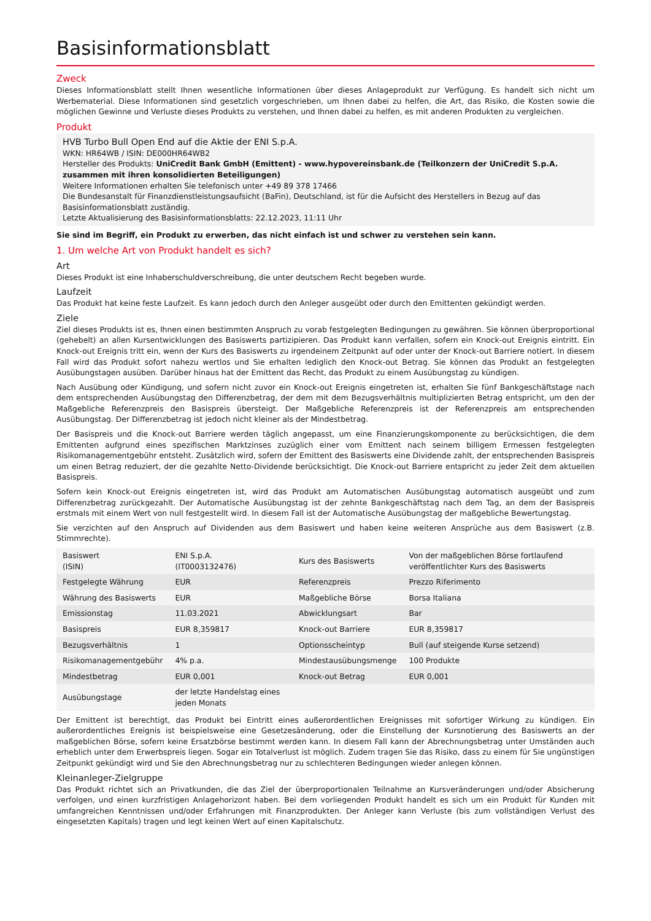Basisinformationsblatt
Zweck
Dieses Informationsblatt stellt Ihnen wesentliche Informationen über dieses Anlageprodukt zur Verfügung. Es handelt sich nicht um Werbematerial. Diese Informationen sind gesetzlich vorgeschrieben, um Ihnen dabei zu helfen, die Art, das Risiko, die Kosten sowie die möglichen Gewinne und Verluste dieses Produkts zu verstehen, und Ihnen dabei zu helfen, es mit anderen Produkten zu vergleichen.
Produkt
HVB Turbo Bull Open End auf die Aktie der ENI S.p.A.
WKN: HR64WB / ISIN: DE000HR64WB2
Hersteller des Produkts: UniCredit Bank GmbH (Emittent) - www.hypovereinsbank.de (Teilkonzern der UniCredit S.p.A. zusammen mit ihren konsolidierten Beteiligungen)
Weitere Informationen erhalten Sie telefonisch unter +49 89 378 17466
Die Bundesanstalt für Finanzdienstleistungsaufsicht (BaFin), Deutschland, ist für die Aufsicht des Herstellers in Bezug auf das Basisinformationsblatt zuständig.
Letzte Aktualisierung des Basisinformationsblatts: 22.12.2023, 11:11 Uhr
Sie sind im Begriff, ein Produkt zu erwerben, das nicht einfach ist und schwer zu verstehen sein kann.
1. Um welche Art von Produkt handelt es sich?
Art
Dieses Produkt ist eine Inhaberschuldverschreibung, die unter deutschem Recht begeben wurde.
Laufzeit
Das Produkt hat keine feste Laufzeit. Es kann jedoch durch den Anleger ausgeübt oder durch den Emittenten gekündigt werden.
Ziele
Ziel dieses Produkts ist es, Ihnen einen bestimmten Anspruch zu vorab festgelegten Bedingungen zu gewähren. Sie können überproportional (gehebelt) an allen Kursentwicklungen des Basiswerts partizipieren. Das Produkt kann verfallen, sofern ein Knock-out Ereignis eintritt. Ein Knock-out Ereignis tritt ein, wenn der Kurs des Basiswerts zu irgendeinem Zeitpunkt auf oder unter der Knock-out Barriere notiert. In diesem Fall wird das Produkt sofort nahezu wertlos und Sie erhalten lediglich den Knock-out Betrag. Sie können das Produkt an festgelegten Ausübungstagen ausüben. Darüber hinaus hat der Emittent das Recht, das Produkt zu einem Ausübungstag zu kündigen.
Nach Ausübung oder Kündigung, und sofern nicht zuvor ein Knock-out Ereignis eingetreten ist, erhalten Sie fünf Bankgeschäftstage nach dem entsprechenden Ausübungstag den Differenzbetrag, der dem mit dem Bezugsverhältnis multiplizierten Betrag entspricht, um den der Maßgebliche Referenzpreis den Basispreis übersteigt. Der Maßgebliche Referenzpreis ist der Referenzpreis am entsprechenden Ausübungstag. Der Differenzbetrag ist jedoch nicht kleiner als der Mindestbetrag.
Der Basispreis und die Knock-out Barriere werden täglich angepasst, um eine Finanzierungskomponente zu berücksichtigen, die dem Emittenten aufgrund eines spezifischen Marktzinses zuzüglich einer vom Emittent nach seinem billigem Ermessen festgelegten Risikomanagementgebühr entsteht. Zusätzlich wird, sofern der Emittent des Basiswerts eine Dividende zahlt, der entsprechenden Basispreis um einen Betrag reduziert, der die gezahlte Netto-Dividende berücksichtigt. Die Knock-out Barriere entspricht zu jeder Zeit dem aktuellen Basispreis.
Sofern kein Knock-out Ereignis eingetreten ist, wird das Produkt am Automatischen Ausübungstag automatisch ausgeübt und zum Differenzbetrag zurückgezahlt. Der Automatische Ausübungstag ist der zehnte Bankgeschäftstag nach dem Tag, an dem der Basispreis erstmals mit einem Wert von null festgestellt wird. In diesem Fall ist der Automatische Ausübungstag der maßgebliche Bewertungstag.
Sie verzichten auf den Anspruch auf Dividenden aus dem Basiswert und haben keine weiteren Ansprüche aus dem Basiswert (z.B. Stimmrechte).
| Basiswert (ISIN) | ENI S.p.A. (IT0003132476) | Kurs des Basiswerts | Von der maßgeblichen Börse fortlaufend veröffentlichter Kurs des Basiswerts |
| Festgelegte Währung | EUR | Referenzpreis | Prezzo Riferimento |
| Währung des Basiswerts | EUR | Maßgebliche Börse | Borsa Italiana |
| Emissionstag | 11.03.2021 | Abwicklungsart | Bar |
| Basispreis | EUR 8,359817 | Knock-out Barriere | EUR 8,359817 |
| Bezugsverhältnis | 1 | Optionsscheintyp | Bull (auf steigende Kurse setzend) |
| Risikomanagementgebühr | 4% p.a. | Mindestausübungsmenge | 100 Produkte |
| Mindestbetrag | EUR 0,001 | Knock-out Betrag | EUR 0,001 |
| Ausübungstage | der letzte Handelstag eines jeden Monats | | |
Der Emittent ist berechtigt, das Produkt bei Eintritt eines außerordentlichen Ereignisses mit sofortiger Wirkung zu kündigen. Ein außerordentliches Ereignis ist beispielsweise eine Gesetzesänderung, oder die Einstellung der Kursnotierung des Basiswerts an der maßgeblichen Börse, sofern keine Ersatzbörse bestimmt werden kann. In diesem Fall kann der Abrechnungsbetrag unter Umständen auch erheblich unter dem Erwerbspreis liegen. Sogar ein Totalverlust ist möglich. Zudem tragen Sie das Risiko, dass zu einem für Sie ungünstigen Zeitpunkt gekündigt wird und Sie den Abrechnungsbetrag nur zu schlechteren Bedingungen wieder anlegen können.
Kleinanleger-Zielgruppe
Das Produkt richtet sich an Privatkunden, die das Ziel der überproportionalen Teilnahme an Kursveränderungen und/oder Absicherung verfolgen, und einen kurzfristigen Anlagehorizont haben. Bei dem vorliegenden Produkt handelt es sich um ein Produkt für Kunden mit umfangreichen Kenntnissen und/oder Erfahrungen mit Finanzprodukten. Der Anleger kann Verluste (bis zum vollständigen Verlust des eingesetzten Kapitals) tragen und legt keinen Wert auf einen Kapitalschutz.